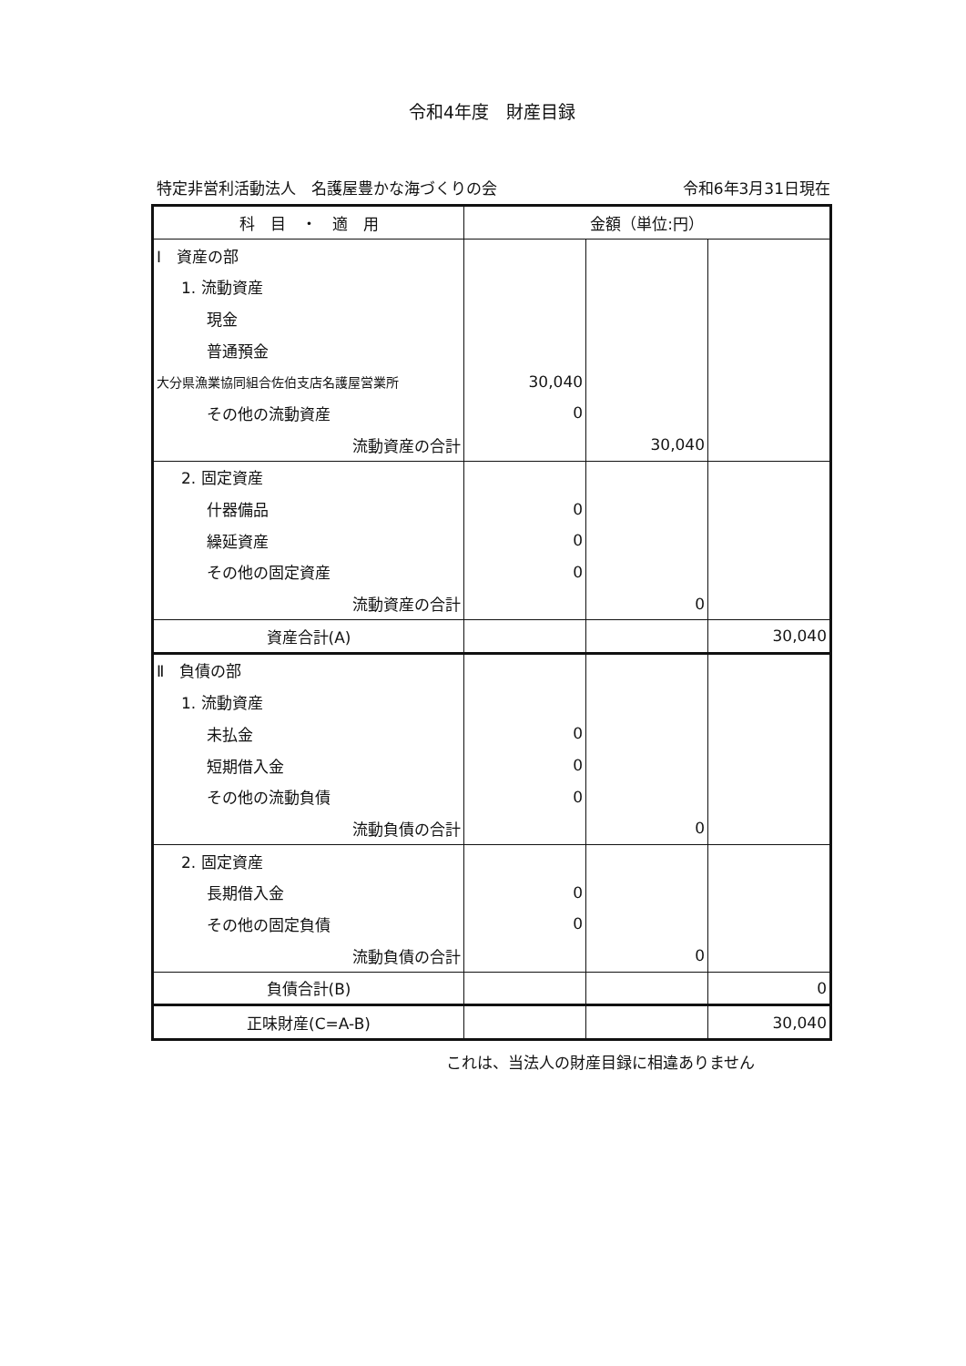令和4年度　財産目録
特定非営利活動法人　名護屋豊かな海づくりの会 令和6年3月31日現在
| 科 目 ・ 適 用 | 金額（単位:円） | | |
| --- | --- | --- | --- |
| Ⅰ 資産の部 | | | |
| 1. 流動資産 | | | |
| 現金 | | | |
| 普通預金 | | | |
| 大分県漁業協同組合佐伯支店名護屋営業所 | 30,040 | | |
| その他の流動資産 | 0 | | |
| 流動資産の合計 | | 30,040 | |
| 2. 固定資産 | | | |
| 什器備品 | 0 | | |
| 繰延資産 | 0 | | |
| その他の固定資産 | 0 | | |
| 流動資産の合計 | | 0 | |
| 資産合計(A) | | | 30,040 |
| Ⅱ 負債の部 | | | |
| 1. 流動資産 | | | |
| 未払金 | 0 | | |
| 短期借入金 | 0 | | |
| その他の流動負債 | 0 | | |
| 流動負債の合計 | | 0 | |
| 2. 固定資産 | | | |
| 長期借入金 | 0 | | |
| その他の固定負債 | 0 | | |
| 流動負債の合計 | | 0 | |
| 負債合計(B) | | | 0 |
| 正味財産(C=A-B) | | | 30,040 |
これは、当法人の財産目録に相違ありません